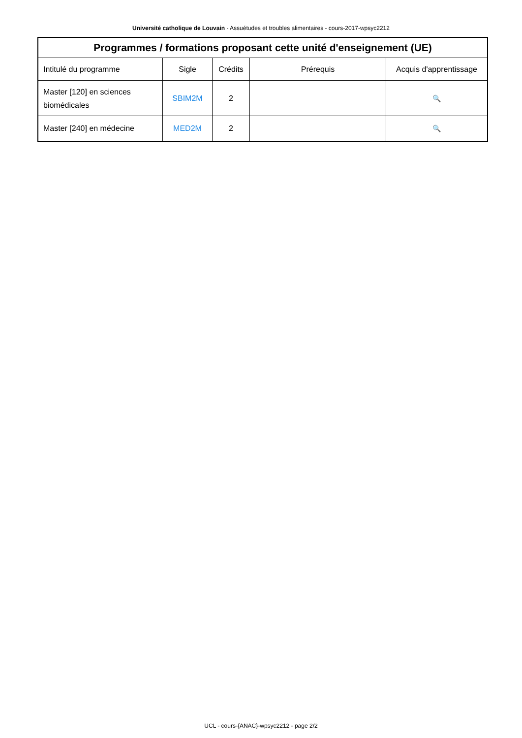Université catholique de Louvain - Assuétudes et troubles alimentaires - cours-2017-wpsyc2212
| Programmes / formations proposant cette unité d'enseignement (UE) | | | | |
| --- | --- | --- | --- | --- |
| Intitulé du programme | Sigle | Crédits | Prérequis | Acquis d'apprentissage |
| Master [120] en sciences biomédicales | SBIM2M | 2 | | 🔍 |
| Master [240] en médecine | MED2M | 2 | | 🔍 |
UCL - cours-{ANAC}-wpsyc2212 - page 2/2